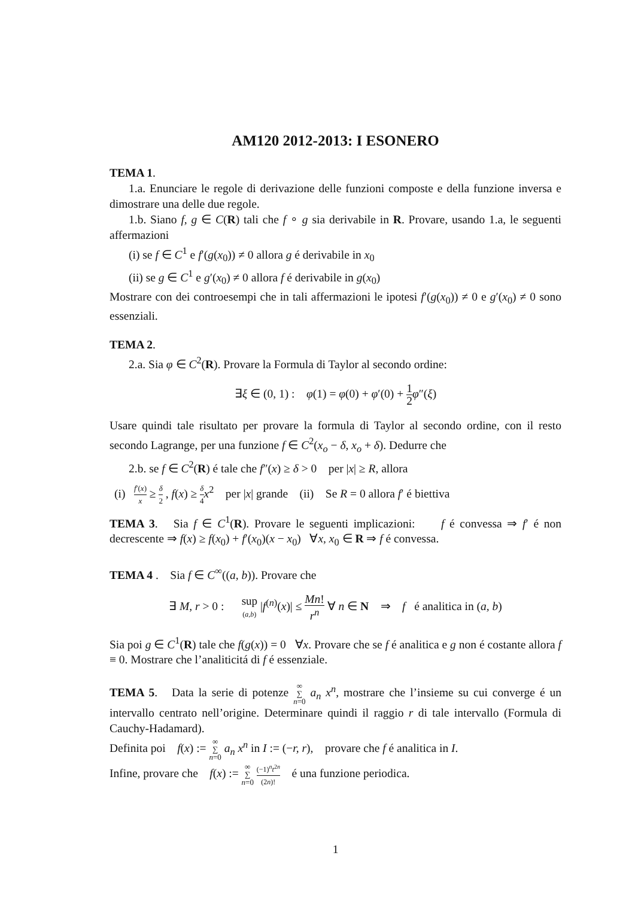AM120 2012-2013: I ESONERO
TEMA 1.
1.a. Enunciare le regole di derivazione delle funzioni composte e della funzione inversa e dimostrare una delle due regole.
1.b. Siano f, g ∈ C(R) tali che f ∘ g sia derivabile in R. Provare, usando 1.a, le seguenti affermazioni
(i) se f ∈ C<sup>1</sup> e f′(g(x<sub>0</sub>)) ≠ 0 allora g é derivabile in x<sub>0</sub>
(ii) se g ∈ C<sup>1</sup> e g′(x<sub>0</sub>) ≠ 0 allora f é derivabile in g(x<sub>0</sub>)
Mostrare con dei controesempi che in tali affermazioni le ipotesi f′(g(x<sub>0</sub>)) ≠ 0 e g′(x<sub>0</sub>) ≠ 0 sono essenziali.
TEMA 2.
2.a. Sia φ ∈ C<sup>2</sup>(R). Provare la Formula di Taylor al secondo ordine:
∃ξ ∈ (0, 1) : φ(1) = φ(0) + φ′(0) + 1 2 φ″(ξ)
Usare quindi tale risultato per provare la formula di Taylor al secondo ordine, con il resto secondo Lagrange, per una funzione f ∈ C<sup>2</sup>(x<sub>o</sub> − δ, x<sub>o</sub> + δ). Dedurre che
2.b. se f ∈ C<sup>2</sup>(R) é tale che f″(x) ≥ δ > 0 per |x| ≥ R, allora
(i) f′(x) x ≥ δ 2 , f(x) ≥ δ 4 x<sup>2</sup> per |x| grande (ii) Se R = 0 allora f′ é biettiva
TEMA 3. Sia f ∈ C<sup>1</sup>(R). Provare le seguenti implicazioni: f é convessa ⇒ f′ é non decrescente ⇒ f(x) ≥ f(x<sub>0</sub>) + f′(x<sub>0</sub>)(x − x<sub>0</sub>) ∀x, x<sub>0</sub> ∈ R ⇒ f é convessa.
TEMA 4 . Sia f ∈ C<sup>∞</sup>((a, b)). Provare che
∃ M, r > 0 : sup
(a,b) |f<sup>(n)</sup>(x)| ≤ Mn! r<sup>n</sup> ∀ n ∈ N ⇒ f é analitica in (a, b)
Sia poi g ∈ C<sup>1</sup>(R) tale che f(g(x)) = 0 ∀x. Provare che se f é analitica e g non é costante allora f ≡ 0. Mostrare che l’analiticitá di f é essenziale.
TEMA 5. Data la serie di potenze ∞
∑
n=0 a<sub>n</sub> x<sup>n</sup>, mostrare che l’insieme su cui converge é un intervallo centrato nell’origine. Determinare quindi il raggio r di tale intervallo (Formula di Cauchy-Hadamard).
Definita poi f(x) := ∞
∑
n=0 a<sub>n</sub> x<sup>n</sup> in I := (−r, r), provare che f é analitica in I.
Infine, provare che f(x) := ∞
∑
n=0 (−1)<sup>n</sup>t<sup>2n</sup> (2n)! é una funzione periodica.
1